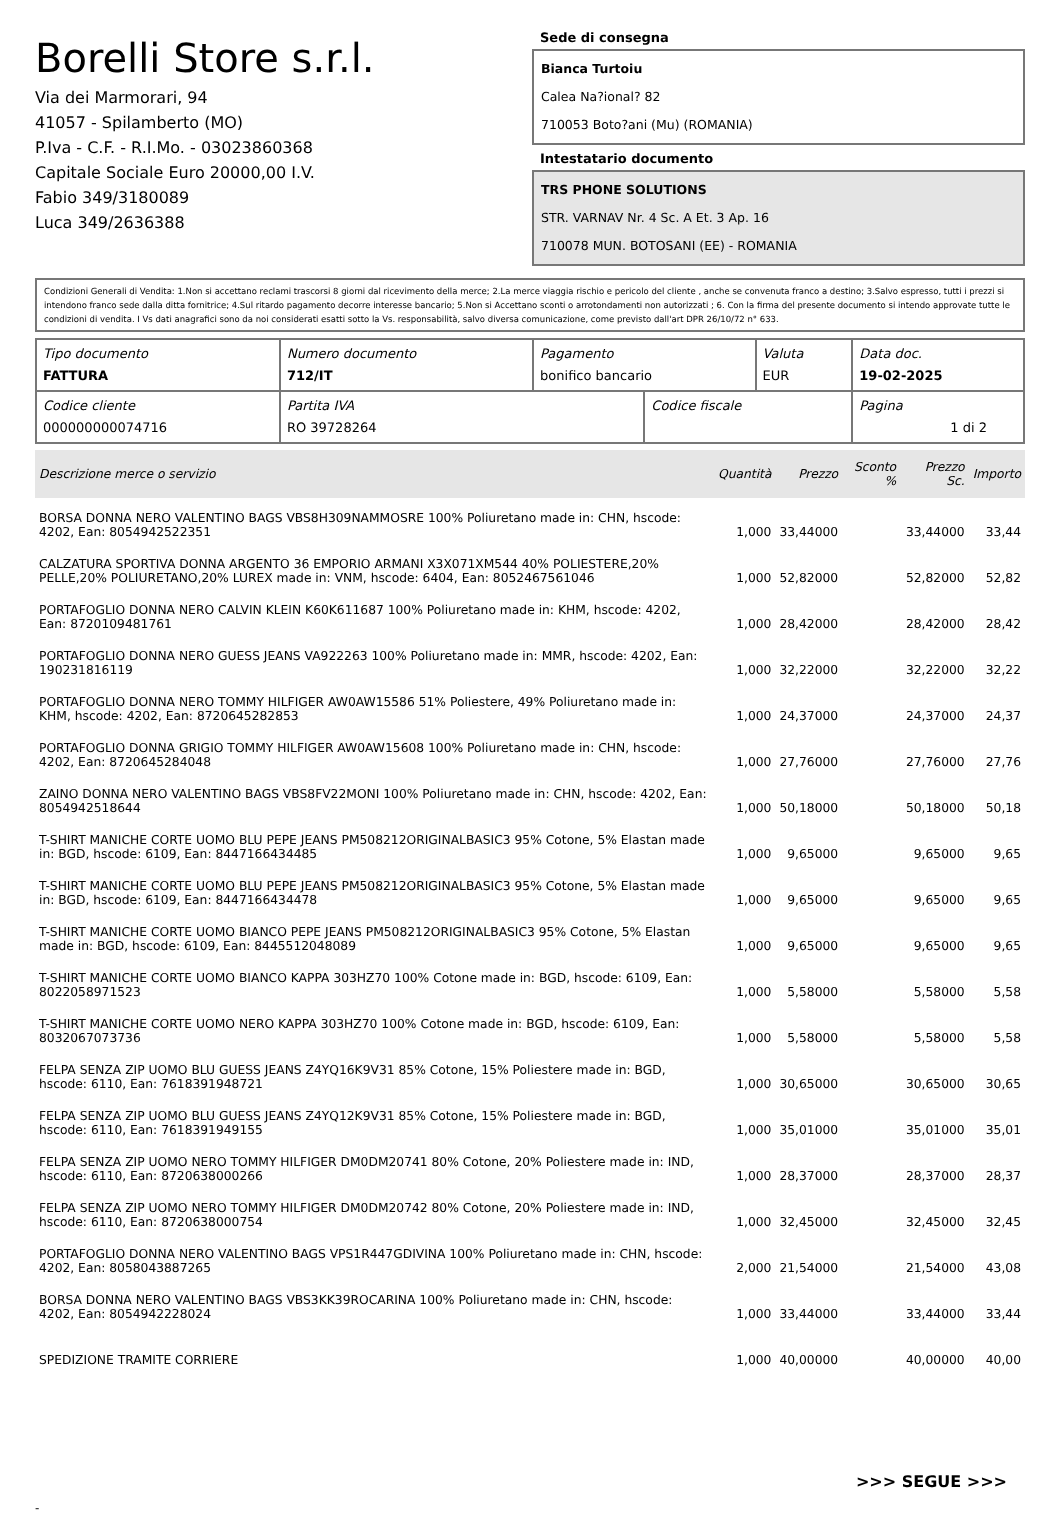Borelli Store s.r.l.
Via dei Marmorari, 94
41057 - Spilamberto (MO)
P.Iva - C.F. - R.I.Mo. - 03023860368
Capitale Sociale Euro 20000,00 I.V.
Fabio 349/3180089
Luca 349/2636388
Sede di consegna
Bianca Turtoiu
Calea Na?ional? 82
710053 Boto?ani (Mu) (ROMANIA)
Intestatario documento
TRS PHONE SOLUTIONS
STR. VARNAV Nr. 4 Sc. A Et. 3 Ap. 16
710078 MUN. BOTOSANI (EE) - ROMANIA
Condizioni Generali di Vendita: 1.Non si accettano reclami trascorsi 8 giorni dal ricevimento della merce; 2.La merce viaggia rischio e pericolo del cliente , anche se convenuta franco a destino; 3.Salvo espresso, tutti i prezzi si intendono franco sede dalla ditta fornitrice; 4.Sul ritardo pagamento decorre interesse bancario; 5.Non si Accettano sconti o arrotondamenti non autorizzati ; 6. Con la firma del presente documento si intendo approvate tutte le condizioni di vendita. I Vs dati anagrafici sono da noi considerati esatti sotto la Vs. responsabilità, salvo diversa comunicazione, come previsto dall'art DPR 26/10/72 n° 633.
| Tipo documento FATTURA | Numero documento 712/IT | Pagamento bonifico bancario | | Valuta EUR | Data doc. 19-02-2025 |
| Codice cliente 000000000074716 | Partita IVA RO 39728264 | | Codice fiscale | | Pagina 1 di 2 |
| Descrizione merce o servizio | Quantità | Prezzo | Sconto % | Prezzo Sc. | Importo |
| --- | --- | --- | --- | --- | --- |
| BORSA DONNA NERO VALENTINO BAGS VBS8H309NAMMOSRE 100% Poliuretano made in: CHN, hscode: 4202, Ean: 8054942522351 | 1,000 | 33,44000 | | 33,44000 | 33,44 |
| CALZATURA SPORTIVA DONNA ARGENTO 36 EMPORIO ARMANI X3X071XM544 40% POLIESTERE,20% PELLE,20% POLIURETANO,20% LUREX made in: VNM, hscode: 6404, Ean: 8052467561046 | 1,000 | 52,82000 | | 52,82000 | 52,82 |
| PORTAFOGLIO DONNA NERO CALVIN KLEIN K60K611687 100% Poliuretano made in: KHM, hscode: 4202, Ean: 8720109481761 | 1,000 | 28,42000 | | 28,42000 | 28,42 |
| PORTAFOGLIO DONNA NERO GUESS JEANS VA922263 100% Poliuretano made in: MMR, hscode: 4202, Ean: 190231816119 | 1,000 | 32,22000 | | 32,22000 | 32,22 |
| PORTAFOGLIO DONNA NERO TOMMY HILFIGER AW0AW15586 51% Poliestere, 49% Poliuretano made in: KHM, hscode: 4202, Ean: 8720645282853 | 1,000 | 24,37000 | | 24,37000 | 24,37 |
| PORTAFOGLIO DONNA GRIGIO TOMMY HILFIGER AW0AW15608 100% Poliuretano made in: CHN, hscode: 4202, Ean: 8720645284048 | 1,000 | 27,76000 | | 27,76000 | 27,76 |
| ZAINO DONNA NERO VALENTINO BAGS VBS8FV22MONI 100% Poliuretano made in: CHN, hscode: 4202, Ean: 8054942518644 | 1,000 | 50,18000 | | 50,18000 | 50,18 |
| T-SHIRT MANICHE CORTE UOMO BLU PEPE JEANS PM508212ORIGINALBASIC3 95% Cotone, 5% Elastan made in: BGD, hscode: 6109, Ean: 8447166434485 | 1,000 | 9,65000 | | 9,65000 | 9,65 |
| T-SHIRT MANICHE CORTE UOMO BLU PEPE JEANS PM508212ORIGINALBASIC3 95% Cotone, 5% Elastan made in: BGD, hscode: 6109, Ean: 8447166434478 | 1,000 | 9,65000 | | 9,65000 | 9,65 |
| T-SHIRT MANICHE CORTE UOMO BIANCO PEPE JEANS PM508212ORIGINALBASIC3 95% Cotone, 5% Elastan made in: BGD, hscode: 6109, Ean: 8445512048089 | 1,000 | 9,65000 | | 9,65000 | 9,65 |
| T-SHIRT MANICHE CORTE UOMO BIANCO KAPPA 303HZ70 100% Cotone made in: BGD, hscode: 6109, Ean: 8022058971523 | 1,000 | 5,58000 | | 5,58000 | 5,58 |
| T-SHIRT MANICHE CORTE UOMO NERO KAPPA 303HZ70 100% Cotone made in: BGD, hscode: 6109, Ean: 8032067073736 | 1,000 | 5,58000 | | 5,58000 | 5,58 |
| FELPA SENZA ZIP UOMO BLU GUESS JEANS Z4YQ16K9V31 85% Cotone, 15% Poliestere made in: BGD, hscode: 6110, Ean: 7618391948721 | 1,000 | 30,65000 | | 30,65000 | 30,65 |
| FELPA SENZA ZIP UOMO BLU GUESS JEANS Z4YQ12K9V31 85% Cotone, 15% Poliestere made in: BGD, hscode: 6110, Ean: 7618391949155 | 1,000 | 35,01000 | | 35,01000 | 35,01 |
| FELPA SENZA ZIP UOMO NERO TOMMY HILFIGER DM0DM20741 80% Cotone, 20% Poliestere made in: IND, hscode: 6110, Ean: 8720638000266 | 1,000 | 28,37000 | | 28,37000 | 28,37 |
| FELPA SENZA ZIP UOMO NERO TOMMY HILFIGER DM0DM20742 80% Cotone, 20% Poliestere made in: IND, hscode: 6110, Ean: 8720638000754 | 1,000 | 32,45000 | | 32,45000 | 32,45 |
| PORTAFOGLIO DONNA NERO VALENTINO BAGS VPS1R447GDIVINA 100% Poliuretano made in: CHN, hscode: 4202, Ean: 8058043887265 | 2,000 | 21,54000 | | 21,54000 | 43,08 |
| BORSA DONNA NERO VALENTINO BAGS VBS3KK39ROCARINA 100% Poliuretano made in: CHN, hscode: 4202, Ean: 8054942228024 | 1,000 | 33,44000 | | 33,44000 | 33,44 |
| SPEDIZIONE TRAMITE CORRIERE | 1,000 | 40,00000 | | 40,00000 | 40,00 |
>>> SEGUE >>>
-